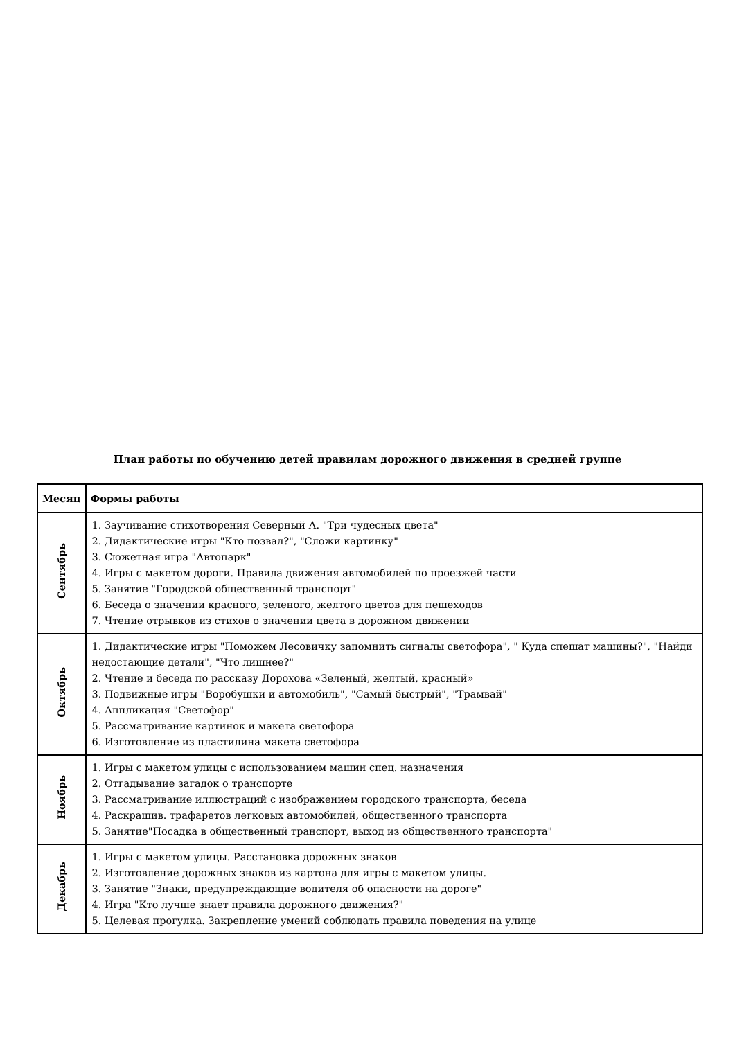План работы по обучению детей правилам дорожного движения в средней группе
| Месяц | Формы работы |
| --- | --- |
| Сентябрь | 1. Заучивание стихотворения Северный А. "Три чудесных цвета" 2. Дидактические игры "Кто позвал?", "Сложи картинку" 3. Сюжетная игра "Автопарк" 4. Игры с макетом дороги. Правила движения автомобилей по проезжей части 5. Занятие "Городской общественный транспорт" 6. Беседа о значении красного, зеленого, желтого цветов для пешеходов 7. Чтение отрывков из стихов о значении цвета в дорожном движении |
| Октябрь | 1. Дидактические игры "Поможем Лесовичку запомнить сигналы светофора", " Куда спешат машины?", "Найди недостающие детали", "Что лишнее?" 2. Чтение и беседа по рассказу Дорохова «Зеленый, желтый, красный» 3. Подвижные игры "Воробушки и автомобиль", "Самый быстрый", "Трамвай" 4. Аппликация "Светофор" 5. Рассматривание картинок и макета светофора 6. Изготовление из пластилина макета светофора |
| Ноябрь | 1. Игры с макетом улицы с использованием машин спец. назначения 2. Отгадывание загадок о транспорте 3. Рассматривание иллюстраций с изображением городского транспорта, беседа 4. Раскрашив. трафаретов легковых автомобилей, общественного транспорта 5. Занятие"Посадка в общественный транспорт, выход из общественного транспорта" |
| Декабрь | 1. Игры с макетом улицы. Расстановка дорожных знаков 2. Изготовление дорожных знаков из картона для игры с макетом улицы. 3. Занятие "Знаки, предупреждающие водителя об опасности на дороге" 4. Игра "Кто лучше знает правила дорожного движения?" 5. Целевая прогулка. Закрепление умений соблюдать правила поведения на улице |